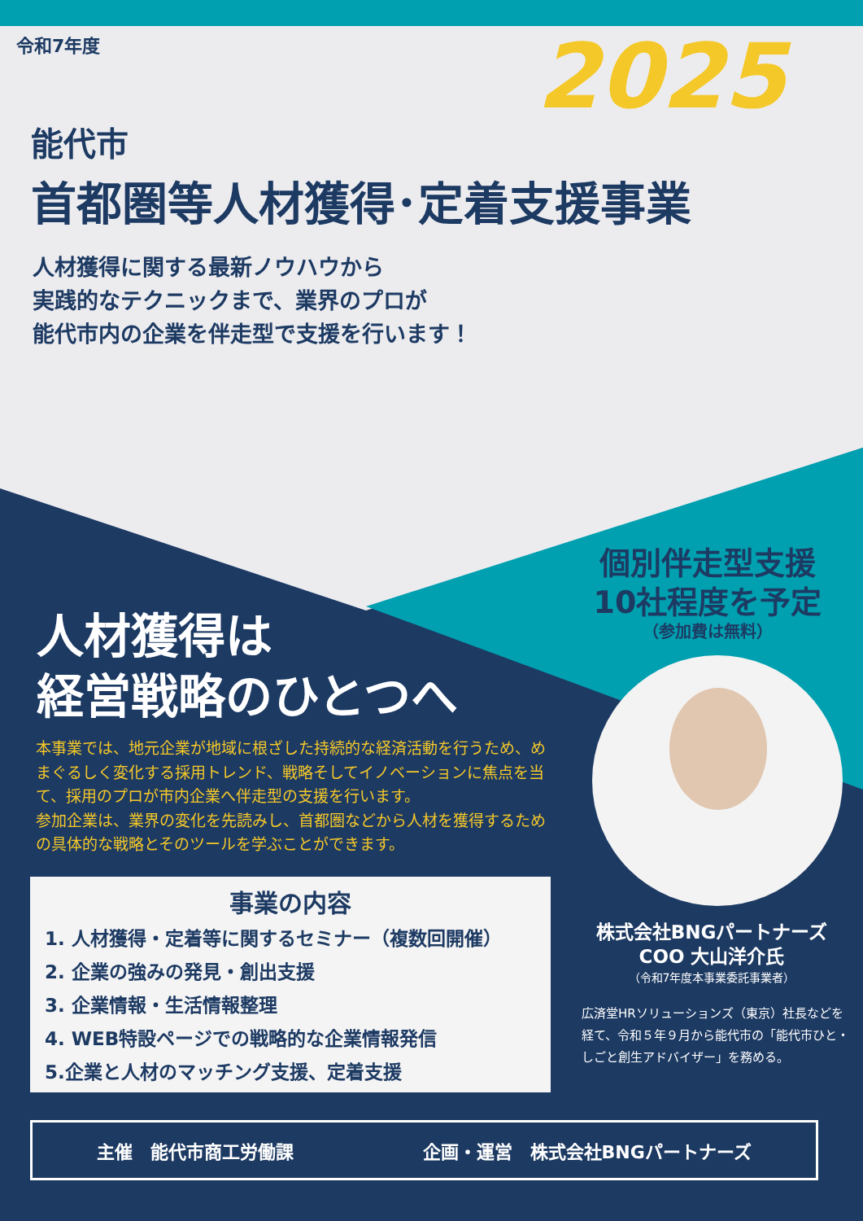令和7年度 2025
能代市
首都圏等人材獲得･定着支援事業
人材獲得に関する最新ノウハウから
実践的なテクニックまで、業界のプロが
能代市内の企業を伴走型で支援を行います！
個別伴走型支援
10社程度を予定
（参加費は無料）
人材獲得は
経営戦略のひとつへ
本事業では、地元企業が地域に根ざした持続的な経済活動を行うため、めまぐるしく変化する採用トレンド、戦略そしてイノベーションに焦点を当て、採用のプロが市内企業へ伴走型の支援を行います。
参加企業は、業界の変化を先読みし、首都圏などから人材を獲得するための具体的な戦略とそのツールを学ぶことができます。
事業の内容
1. 人材獲得・定着等に関するセミナー（複数回開催）
2. 企業の強みの発見・創出支援
3. 企業情報・生活情報整理
4. WEB特設ページでの戦略的な企業情報発信
5.企業と人材のマッチング支援、定着支援
株式会社BNGパートナーズ
COO 大山洋介氏
（令和7年度本事業委託事業者）
広済堂HRソリューションズ（東京）社長などを経て、令和５年９月から能代市の「能代市ひと・しごと創生アドバイザー」を務める。
主催　能代市商工労働課 企画・運営　株式会社BNGパートナーズ